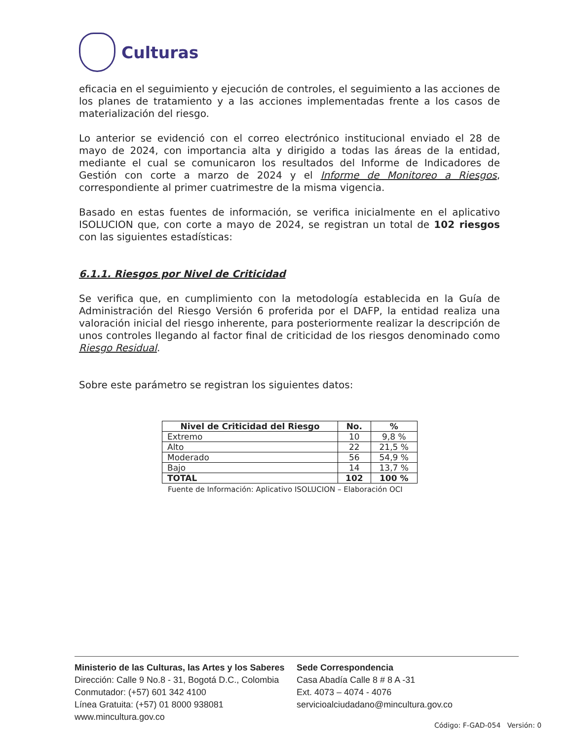Culturas
eficacia en el seguimiento y ejecución de controles, el seguimiento a las acciones de los planes de tratamiento y a las acciones implementadas frente a los casos de materialización del riesgo.
Lo anterior se evidenció con el correo electrónico institucional enviado el 28 de mayo de 2024, con importancia alta y dirigido a todas las áreas de la entidad, mediante el cual se comunicaron los resultados del Informe de Indicadores de Gestión con corte a marzo de 2024 y el Informe de Monitoreo a Riesgos, correspondiente al primer cuatrimestre de la misma vigencia.
Basado en estas fuentes de información, se verifica inicialmente en el aplicativo ISOLUCION que, con corte a mayo de 2024, se registran un total de 102 riesgos con las siguientes estadísticas:
6.1.1. Riesgos por Nivel de Criticidad
Se verifica que, en cumplimiento con la metodología establecida en la Guía de Administración del Riesgo Versión 6 proferida por el DAFP, la entidad realiza una valoración inicial del riesgo inherente, para posteriormente realizar la descripción de unos controles llegando al factor final de criticidad de los riesgos denominado como Riesgo Residual.
Sobre este parámetro se registran los siguientes datos:
| Nivel de Criticidad del Riesgo | No. | % |
| --- | --- | --- |
| Extremo | 10 | 9,8 % |
| Alto | 22 | 21,5 % |
| Moderado | 56 | 54,9 % |
| Bajo | 14 | 13,7 % |
| TOTAL | 102 | 100 % |
Fuente de Información: Aplicativo ISOLUCION – Elaboración OCI
Ministerio de las Culturas, las Artes y los Saberes
Dirección: Calle 9 No.8 - 31, Bogotá D.C., Colombia
Conmutador: (+57) 601 342 4100
Línea Gratuita: (+57) 01 8000 938081
www.mincultura.gov.co
Sede Correspondencia
Casa Abadía Calle 8 # 8 A -31
Ext. 4073 – 4074 - 4076
servicioalciudadano@mincultura.gov.co
Código: F-GAD-054 Versión: 0